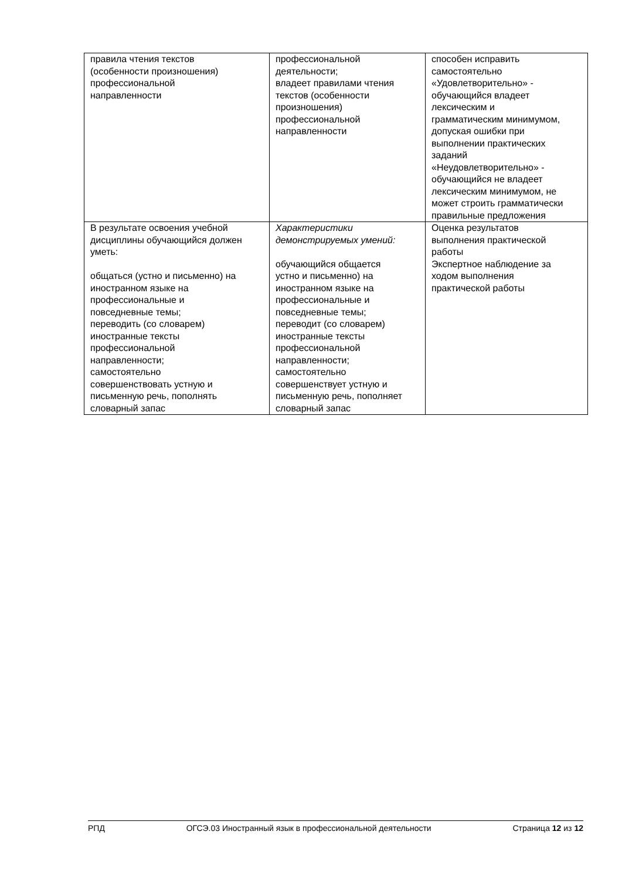| правила чтения текстов (особенности произношения) профессиональной направленности | профессиональной деятельности; владеет правилами чтения текстов (особенности произношения) профессиональной направленности | способен исправить самостоятельно «Удовлетворительно» - обучающийся владеет лексическим и грамматическим минимумом, допуская ошибки при выполнении практических заданий «Неудовлетворительно» - обучающийся не владеет лексическим минимумом, не может строить грамматически правильные предложения |
| В результате освоения учебной дисциплины обучающийся должен уметь: общаться (устно и письменно) на иностранном языке на профессиональные и повседневные темы; переводить (со словарем) иностранные тексты профессиональной направленности; самостоятельно совершенствовать устную и письменную речь, пополнять словарный запас | Характеристики демонстрируемых умений: обучающийся общается устно и письменно) на иностранном языке на профессиональные и повседневные темы; переводит (со словарем) иностранные тексты профессиональной направленности; самостоятельно совершенствует устную и письменную речь, пополняет словарный запас | Оценка результатов выполнения практической работы Экспертное наблюдение за ходом выполнения практической работы |
РПД ОГСЭ.03 Иностранный язык в профессиональной деятельности Страница 12 из 12